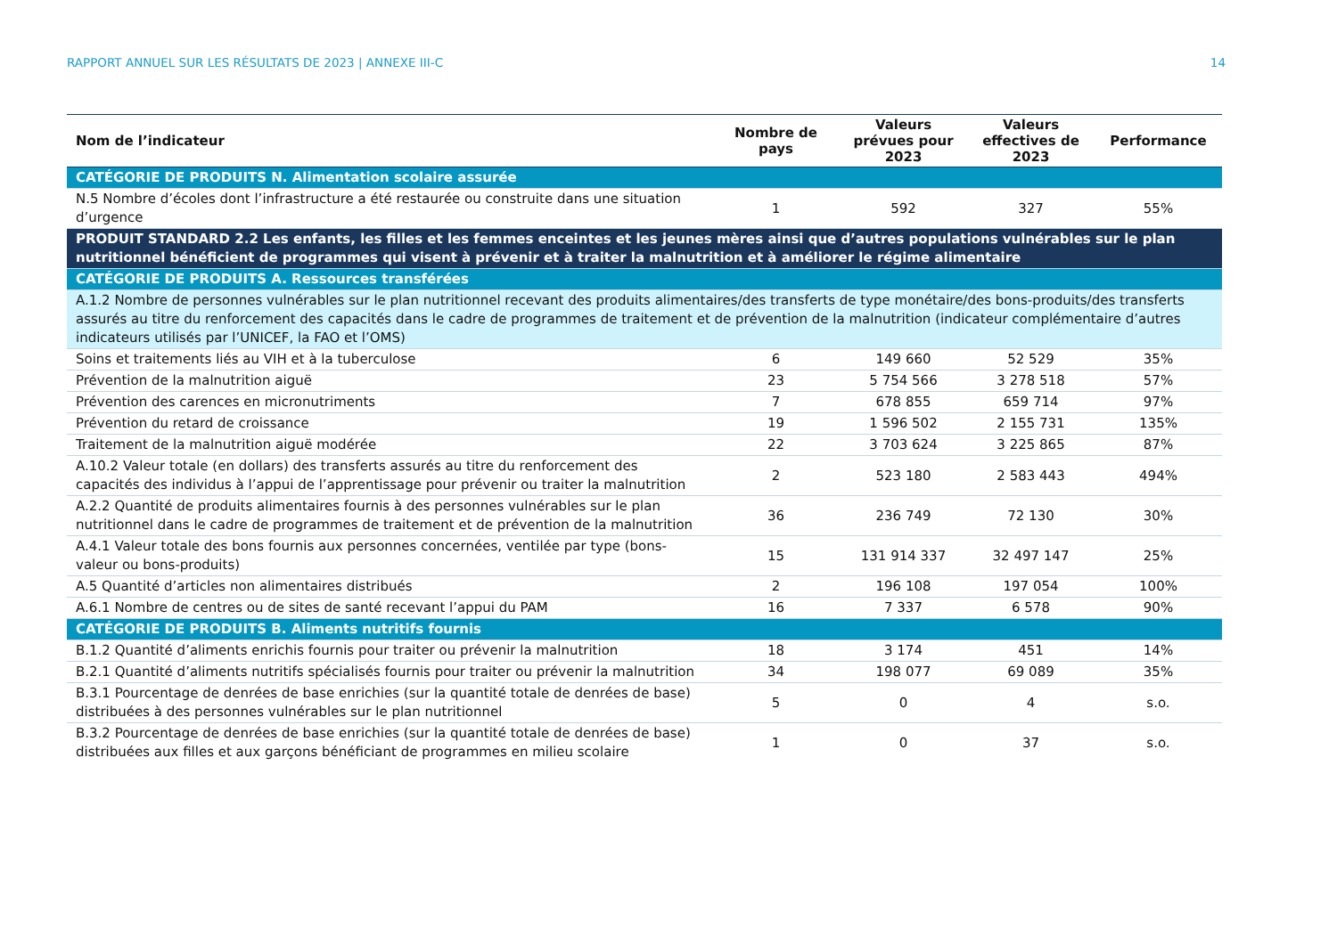RAPPORT ANNUEL SUR LES RÉSULTATS DE 2023 | ANNEXE III-C 14
| Nom de l’indicateur | Nombre de pays | Valeurs prévues pour 2023 | Valeurs effectives de 2023 | Performance |
| --- | --- | --- | --- | --- |
| CATÉGORIE DE PRODUITS N. Alimentation scolaire assurée | | | | |
| N.5 Nombre d’écoles dont l’infrastructure a été restaurée ou construite dans une situation d’urgence | 1 | 592 | 327 | 55% |
| PRODUIT STANDARD 2.2 Les enfants, les filles et les femmes enceintes et les jeunes mères ainsi que d’autres populations vulnérables sur le plan nutritionnel bénéficient de programmes qui visent à prévenir et à traiter la malnutrition et à améliorer le régime alimentaire | | | | |
| CATÉGORIE DE PRODUITS A. Ressources transférées | | | | |
| A.1.2 Nombre de personnes vulnérables sur le plan nutritionnel recevant des produits alimentaires/des transferts de type monétaire/des bons-produits/des transferts assurés au titre du renforcement des capacités dans le cadre de programmes de traitement et de prévention de la malnutrition (indicateur complémentaire d’autres indicateurs utilisés par l’UNICEF, la FAO et l’OMS) | | | | |
| Soins et traitements liés au VIH et à la tuberculose | 6 | 149 660 | 52 529 | 35% |
| Prévention de la malnutrition aiguë | 23 | 5 754 566 | 3 278 518 | 57% |
| Prévention des carences en micronutriments | 7 | 678 855 | 659 714 | 97% |
| Prévention du retard de croissance | 19 | 1 596 502 | 2 155 731 | 135% |
| Traitement de la malnutrition aiguë modérée | 22 | 3 703 624 | 3 225 865 | 87% |
| A.10.2 Valeur totale (en dollars) des transferts assurés au titre du renforcement des capacités des individus à l’appui de l’apprentissage pour prévenir ou traiter la malnutrition | 2 | 523 180 | 2 583 443 | 494% |
| A.2.2 Quantité de produits alimentaires fournis à des personnes vulnérables sur le plan nutritionnel dans le cadre de programmes de traitement et de prévention de la malnutrition | 36 | 236 749 | 72 130 | 30% |
| A.4.1 Valeur totale des bons fournis aux personnes concernées, ventilée par type (bons-valeur ou bons-produits) | 15 | 131 914 337 | 32 497 147 | 25% |
| A.5 Quantité d’articles non alimentaires distribués | 2 | 196 108 | 197 054 | 100% |
| A.6.1 Nombre de centres ou de sites de santé recevant l’appui du PAM | 16 | 7 337 | 6 578 | 90% |
| CATÉGORIE DE PRODUITS B. Aliments nutritifs fournis | | | | |
| B.1.2 Quantité d’aliments enrichis fournis pour traiter ou prévenir la malnutrition | 18 | 3 174 | 451 | 14% |
| B.2.1 Quantité d’aliments nutritifs spécialisés fournis pour traiter ou prévenir la malnutrition | 34 | 198 077 | 69 089 | 35% |
| B.3.1 Pourcentage de denrées de base enrichies (sur la quantité totale de denrées de base) distribuées à des personnes vulnérables sur le plan nutritionnel | 5 | 0 | 4 | s.o. |
| B.3.2 Pourcentage de denrées de base enrichies (sur la quantité totale de denrées de base) distribuées aux filles et aux garçons bénéficiant de programmes en milieu scolaire | 1 | 0 | 37 | s.o. |